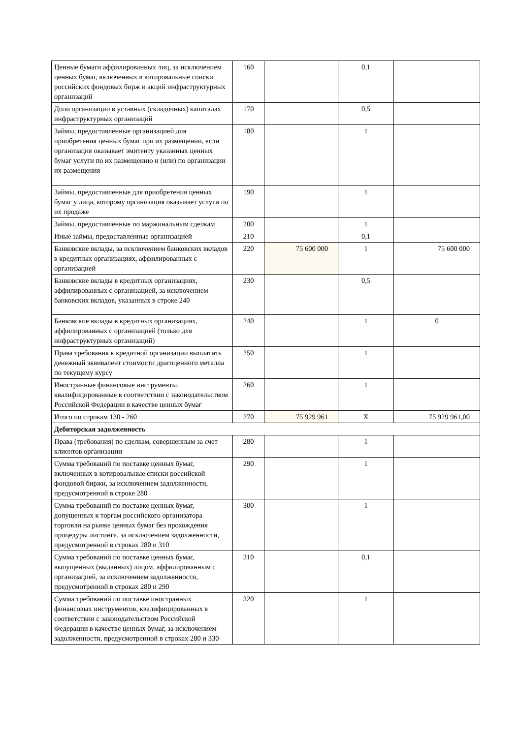| Ценные бумаги аффилированных лиц, за исключением ценных бумаг, включенных в котировальные списки российских фондовых бирж и акций инфраструктурных организаций | 160 | | 0,1 | |
| Доли организации в уставных (складочных) капиталах инфраструктурных организаций | 170 | | 0,5 | |
| Займы, предоставленные организацией для приобретения ценных бумаг при их размещении, если организация оказывает эмитенту указанных ценных бумаг услуги по их размещению и (или) по организации их размещения | 180 | | 1 | |
| Займы, предоставленные для приобретения ценных бумаг у лица, которому организация оказывает услуги по их продаже | 190 | | 1 | |
| Займы, предоставленные по маржинальным сделкам | 200 | | 1 | |
| Иные займы, предоставленные организацией | 210 | | 0,1 | |
| Банковские вклады, за исключением банковских вкладов в кредитных организациях, аффилированных с организацией | 220 | 75 600 000 | 1 | 75 600 000 |
| Банковские вклады в кредитных организациях, аффилированных с организацией, за исключением банковских вкладов, указанных в строке 240 | 230 | | 0,5 | |
| Банковские вклады в кредитных организациях, аффилированных с организацией (только для инфраструктурных организаций) | 240 | | 1 | 0 |
| Права требования к кредитной организации выплатить денежный эквивалент стоимости драгоценного металла по текущему курсу | 250 | | 1 | |
| Иностранные финансовые инструменты, квалифицированные в соответствии с законодательством Российской Федерации в качестве ценных бумаг | 260 | | 1 | |
| Итого по строкам 130 - 260 | 270 | 75 929 961 | X | 75 929 961,00 |
| Дебиторская задолженность | | | | |
| Права (требования) по сделкам, совершенным за счет клиентов организации | 280 | | 1 | |
| Сумма требований по поставке ценных бумаг, включенных в котировальные списки российской фондовой биржи, за исключением задолженности, предусмотренной в строке 280 | 290 | | 1 | |
| Сумма требований по поставке ценных бумаг, допущенных к торгам российского организатора торговли на рынке ценных бумаг без прохождения процедуры листинга, за исключением задолженности, предусмотренной в строках 280 и 310 | 300 | | 1 | |
| Сумма требований по поставке ценных бумаг, выпущенных (выданных) лицом, аффилированным с организацией, за исключением задолженности, предусмотренной в строках 280 и 290 | 310 | | 0,1 | |
| Сумма требований по поставке иностранных финансовых инструментов, квалифицированных в соответствии с законодательством Российской Федерации в качестве ценных бумаг, за исключением задолженности, предусмотренной в строках 280 и 330 | 320 | | 1 | |